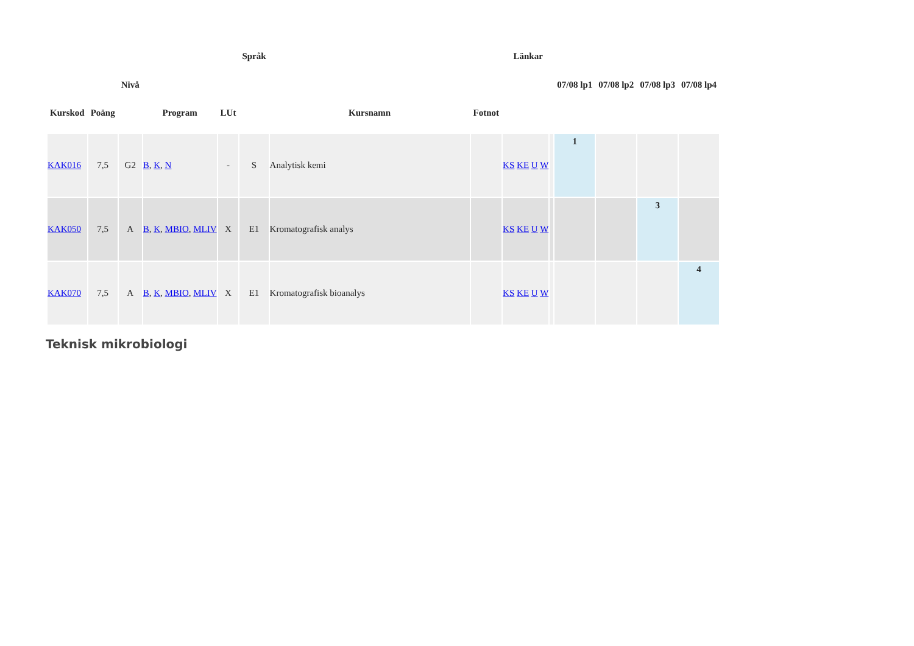| Kurskod | Poäng | Nivå | Program | LUt | Språk | Kursnamn | Fotnot | Länkar | | 07/08 lp1 | 07/08 lp2 | 07/08 lp3 | 07/08 lp4 |
| --- | --- | --- | --- | --- | --- | --- | --- | --- | --- | --- | --- | --- | --- |
| KAK016 | 7,5 | G2 | B , K , N | - | S | Analytisk kemi | | KS KE U W | | 1 | | | |
| KAK050 | 7,5 | A | B , K , MBIO , MLIV | X | E1 | Kromatografisk analys | | KS KE U W | | | | 3 | |
| KAK070 | 7,5 | A | B , K , MBIO , MLIV | X | E1 | Kromatografisk bioanalys | | KS KE U W | | | | | 4 |
Teknisk mikrobiologi